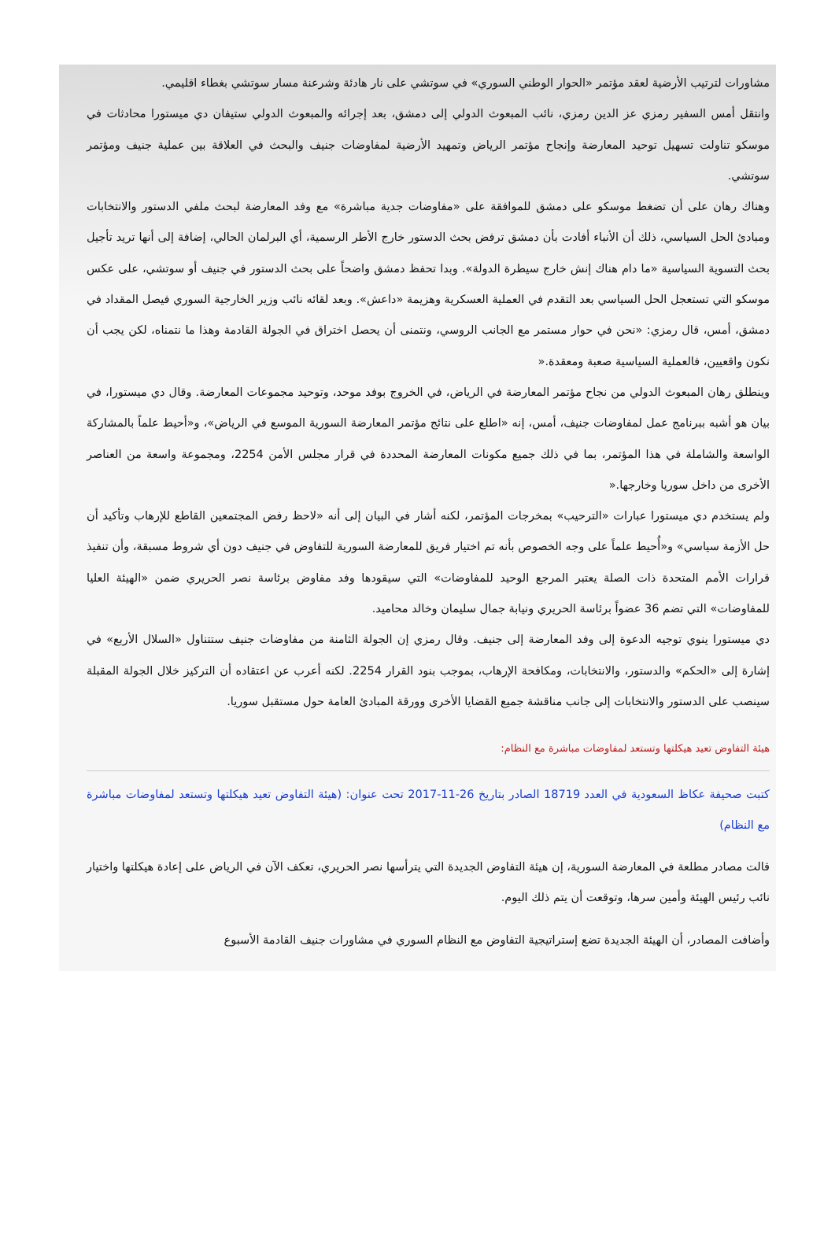مشاورات لترتيب الأرضية لعقد مؤتمر «الحوار الوطني السوري» في سوتشي على نار هادئة وشرعنة مسار سوتشي بغطاء اقليمي.
وانتقل أمس السفير رمزي عز الدين رمزي، نائب المبعوث الدولي إلى دمشق، بعد إجرائه والمبعوث الدولي ستيفان دي ميستورا محادثات في موسكو تناولت تسهيل توحيد المعارضة وإنجاح مؤتمر الرياض وتمهيد الأرضية لمفاوضات جنيف والبحث في العلاقة بين عملية جنيف ومؤتمر سوتشي.
وهناك رهان على أن تضغط موسكو على دمشق للموافقة على «مفاوضات جدية مباشرة» مع وفد المعارضة لبحث ملفي الدستور والانتخابات ومبادئ الحل السياسي، ذلك أن الأنباء أفادت بأن دمشق ترفض بحث الدستور خارج الأطر الرسمية، أي البرلمان الحالي، إضافة إلى أنها تريد تأجيل بحث التسوية السياسية «ما دام هناك إنش خارج سيطرة الدولة». وبدا تحفظ دمشق واضحاً على بحث الدستور في جنيف أو سوتشي، على عكس موسكو التي تستعجل الحل السياسي بعد التقدم في العملية العسكرية وهزيمة «داعش». وبعد لقائه نائب وزير الخارجية السوري فيصل المقداد في دمشق، أمس، قال رمزي: «نحن في حوار مستمر مع الجانب الروسي، ونتمنى أن يحصل اختراق في الجولة القادمة وهذا ما نتمناه، لكن يجب أن نكون واقعيين، فالعملية السياسية صعبة ومعقدة.«
وينطلق رهان المبعوث الدولي من نجاح مؤتمر المعارضة في الرياض، في الخروج بوفد موحد، وتوحيد مجموعات المعارضة. وقال دي ميستورا، في بيان هو أشبه ببرنامج عمل لمفاوضات جنيف، أمس، إنه «اطلع على نتائج مؤتمر المعارضة السورية الموسع في الرياض»، و«أحيط علماً بالمشاركة الواسعة والشاملة في هذا المؤتمر، بما في ذلك جميع مكونات المعارضة المحددة في قرار مجلس الأمن 2254، ومجموعة واسعة من العناصر الأخرى من داخل سوريا وخارجها.«
ولم يستخدم دي ميستورا عبارات «الترحيب» بمخرجات المؤتمر، لكنه أشار في البيان إلى أنه «لاحظ رفض المجتمعين القاطع للإرهاب وتأكيد أن حل الأزمة سياسي» و«أُحيط علماً على وجه الخصوص بأنه تم اختيار فريق للمعارضة السورية للتفاوض في جنيف دون أي شروط مسبقة، وأن تنفيذ قرارات الأمم المتحدة ذات الصلة يعتبر المرجع الوحيد للمفاوضات» التي سيقودها وفد مفاوض برئاسة نصر الحريري ضمن «الهيئة العليا للمفاوضات» التي تضم 36 عضواً برئاسة الحريري ونيابة جمال سليمان وخالد محاميد.
دي ميستورا ينوي توجيه الدعوة إلى وفد المعارضة إلى جنيف. وقال رمزي إن الجولة الثامنة من مفاوضات جنيف ستتناول «السلال الأربع» في إشارة إلى «الحكم» والدستور، والانتخابات، ومكافحة الإرهاب، بموجب بنود القرار 2254. لكنه أعرب عن اعتقاده أن التركيز خلال الجولة المقبلة سينصب على الدستور والانتخابات إلى جانب مناقشة جميع القضايا الأخرى وورقة المبادئ العامة حول مستقبل سوريا.
هيئة التفاوض تعيد هيكلتها وتستعد لمفاوضات مباشرة مع النظام:
كتبت صحيفة عكاظ السعودية في العدد 18719 الصادر بتاريخ 26-11-2017 تحت عنوان: (هيئة التفاوض تعيد هيكلتها وتستعد لمفاوضات مباشرة مع النظام)
قالت مصادر مطلعة في المعارضة السورية، إن هيئة التفاوض الجديدة التي يترأسها نصر الحريري، تعكف الآن في الرياض على إعادة هيكلتها واختيار نائب رئيس الهيئة وأمين سرها، وتوقعت أن يتم ذلك اليوم.
وأضافت المصادر، أن الهيئة الجديدة تضع إستراتيجية التفاوض مع النظام السوري في مشاورات جنيف القادمة الأسبوع